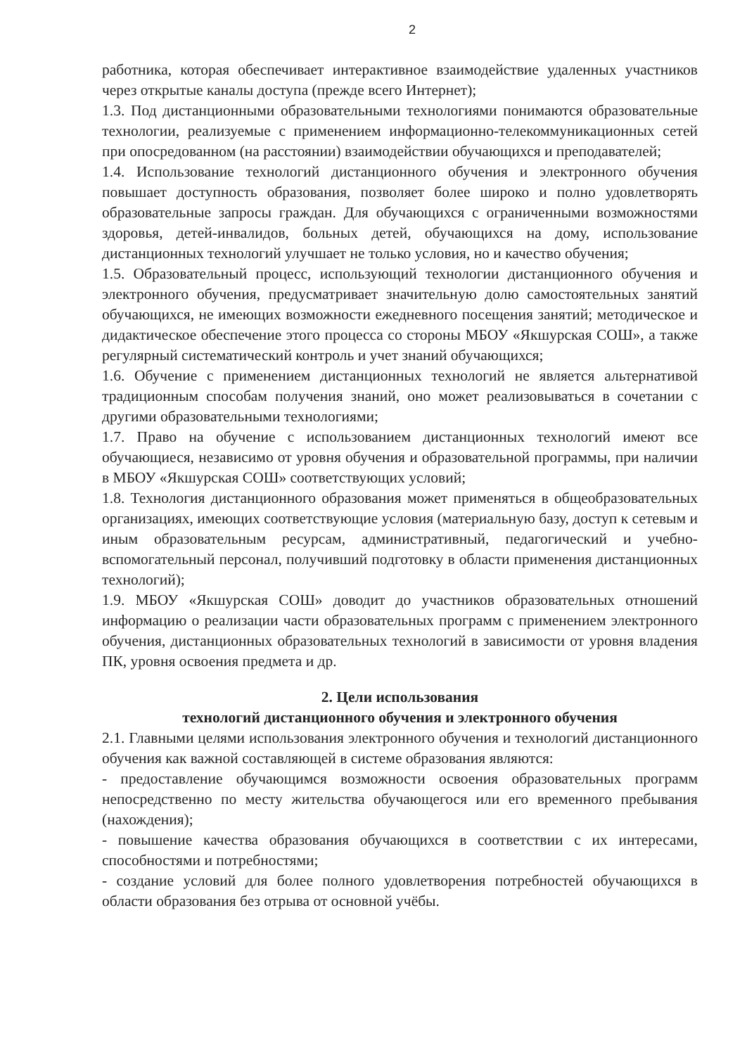2
работника, которая обеспечивает интерактивное взаимодействие удаленных участников через открытые каналы доступа (прежде всего Интернет);
1.3. Под дистанционными образовательными технологиями понимаются образовательные технологии, реализуемые с применением информационно-телекоммуникационных сетей при опосредованном (на расстоянии) взаимодействии обучающихся и преподавателей;
1.4. Использование технологий дистанционного обучения и электронного обучения повышает доступность образования, позволяет более широко и полно удовлетворять образовательные запросы граждан. Для обучающихся с ограниченными возможностями здоровья, детей-инвалидов, больных детей, обучающихся на дому, использование дистанционных технологий улучшает не только условия, но и качество обучения;
1.5. Образовательный процесс, использующий технологии дистанционного обучения и электронного обучения, предусматривает значительную долю самостоятельных занятий обучающихся, не имеющих возможности ежедневного посещения занятий; методическое и дидактическое обеспечение этого процесса со стороны МБОУ «Якшурская СОШ», а также регулярный систематический контроль и учет знаний обучающихся;
1.6. Обучение с применением дистанционных технологий не является альтернативой традиционным способам получения знаний, оно может реализовываться в сочетании с другими образовательными технологиями;
1.7. Право на обучение с использованием дистанционных технологий имеют все обучающиеся, независимо от уровня обучения и образовательной программы, при наличии в МБОУ «Якшурская СОШ» соответствующих условий;
1.8. Технология дистанционного образования может применяться в общеобразовательных организациях, имеющих соответствующие условия (материальную базу, доступ к сетевым и иным образовательным ресурсам, административный, педагогический и учебно-вспомогательный персонал, получивший подготовку в области применения дистанционных технологий);
1.9. МБОУ «Якшурская СОШ» доводит до участников образовательных отношений информацию о реализации части образовательных программ с применением электронного обучения, дистанционных образовательных технологий в зависимости от уровня владения ПК, уровня освоения предмета и др.
2. Цели использования
технологий дистанционного обучения и электронного обучения
2.1. Главными целями использования электронного обучения и технологий дистанционного обучения как важной составляющей в системе образования являются:
- предоставление обучающимся возможности освоения образовательных программ непосредственно по месту жительства обучающегося или его временного пребывания (нахождения);
- повышение качества образования обучающихся в соответствии с их интересами, способностями и потребностями;
- создание условий для более полного удовлетворения потребностей обучающихся в области образования без отрыва от основной учёбы.